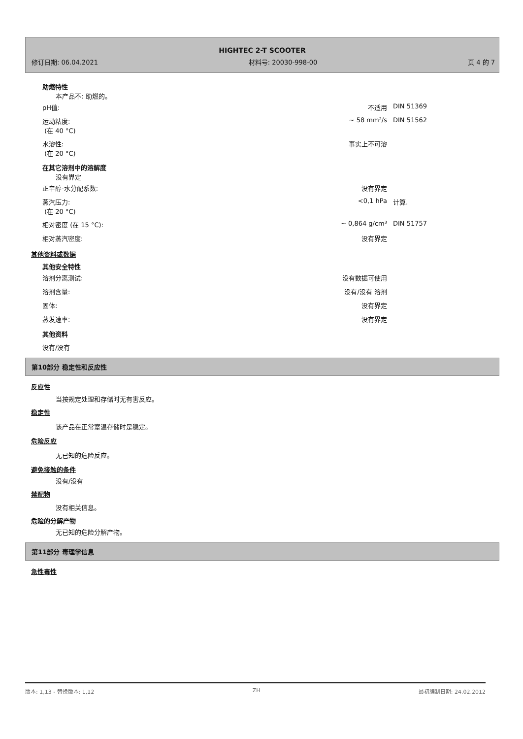HIGHTEC 2-T SCOOTER
修订日期: 06.04.2021 材料号: 20030-998-00 页 4 的 7
助燃特性
本产品不: 助燃的。
| pH值: | 不适用 | DIN 51369 |
| 运动粘度: (在 40 °C) | ~ 58 mm²/s | DIN 51562 |
| 水溶性: (在 20 °C) | 事实上不可溶 | |
在其它溶剂中的溶解度
没有界定
| 正辛醇-水分配系数: | 没有界定 | |
| 蒸汽压力: (在 20 °C) | <0,1 hPa | 计算. |
| 相对密度 (在 15 °C): | ~ 0,864 g/cm³ | DIN 51757 |
| 相对蒸汽密度: | 没有界定 | |
其他资料或数据
其他安全特性
| 溶剂分离测试: | 没有数据可使用 | |
| 溶剂含量: | 没有/没有 溶剂 | |
| 固体: | 没有界定 | |
| 蒸发速率: | 没有界定 | |
其他资料
没有/没有
第10部分 稳定性和反应性
反应性
当按规定处理和存储时无有害反应。
稳定性
该产品在正常室温存储时是稳定。
危险反应
无已知的危险反应。
避免接触的条件
没有/没有
禁配物
没有相关信息。
危险的分解产物
无已知的危险分解产物。
第11部分 毒理学信息
急性毒性
版本: 1,13 - 替换版本: 1,12 ZH 最初编制日期: 24.02.2012